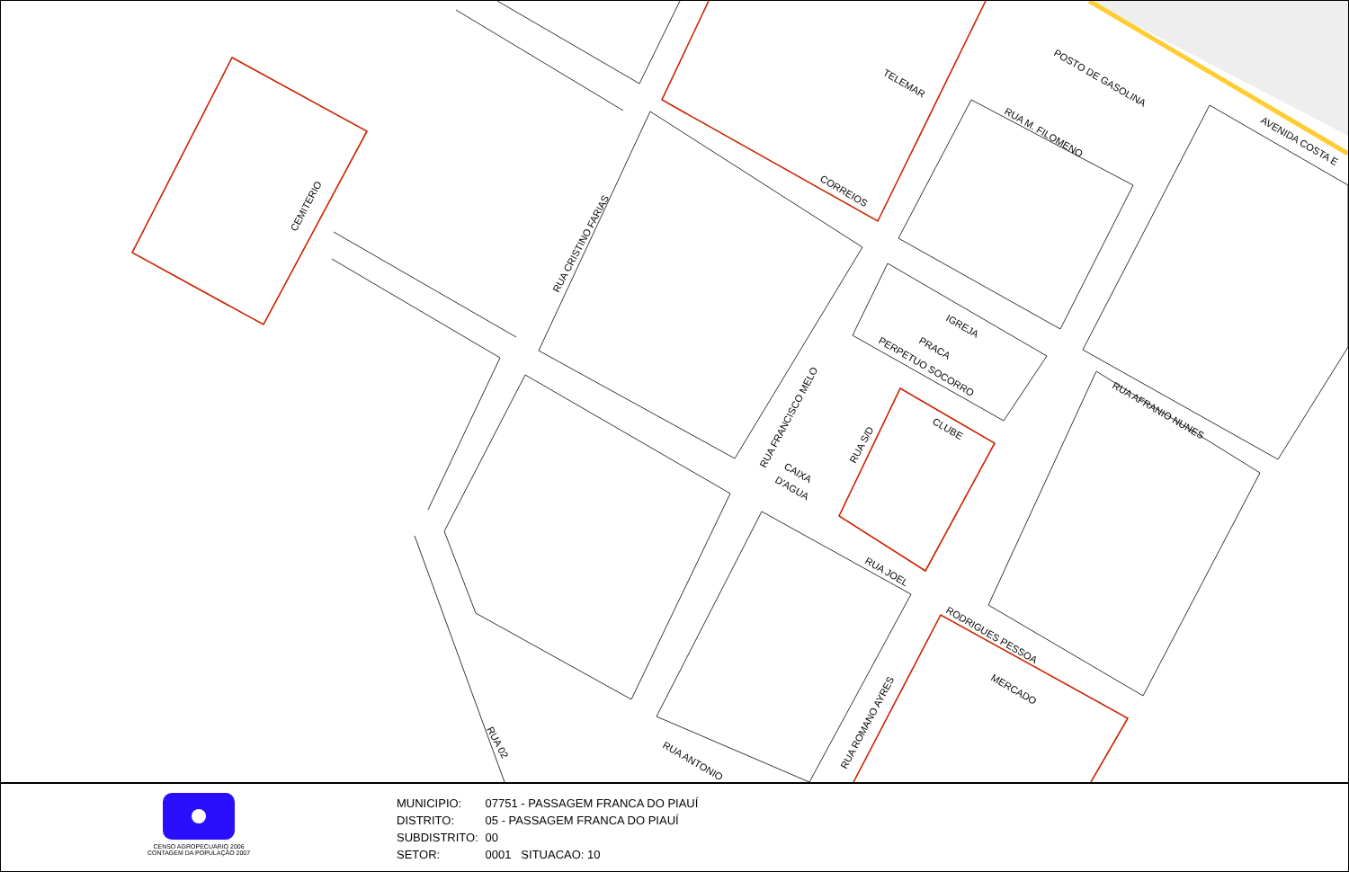CEMITERIO
POSTO DE GASOLINA
TELEMAR
CORREIOS
RUA M. FILOMENO
IGREJA
PRACA
PERPETUO SOCORRO
CLUBE
RUA AFRANIO NUNES
AVENIDA COSTA E
RUA JOEL
RODRIGUES PESSOA
MERCADO
RUA CRISTINO FARIAS
RUA FRANCISCO MELO
RUA S/D
CAIXA
D'AGUA
RUA ROMANO AYRES
RUA 02
RUA ANTONIO
CENSO AGROPECUARIO 2006
CONTAGEM DA POPULAÇÃO 2007
MUNICIPIO: 07751 - PASSAGEM FRANCA DO PIAUÍ
DISTRITO: 05 - PASSAGEM FRANCA DO PIAUÍ
SUBDISTRITO: 00
SETOR: 0001 SITUACAO: 10